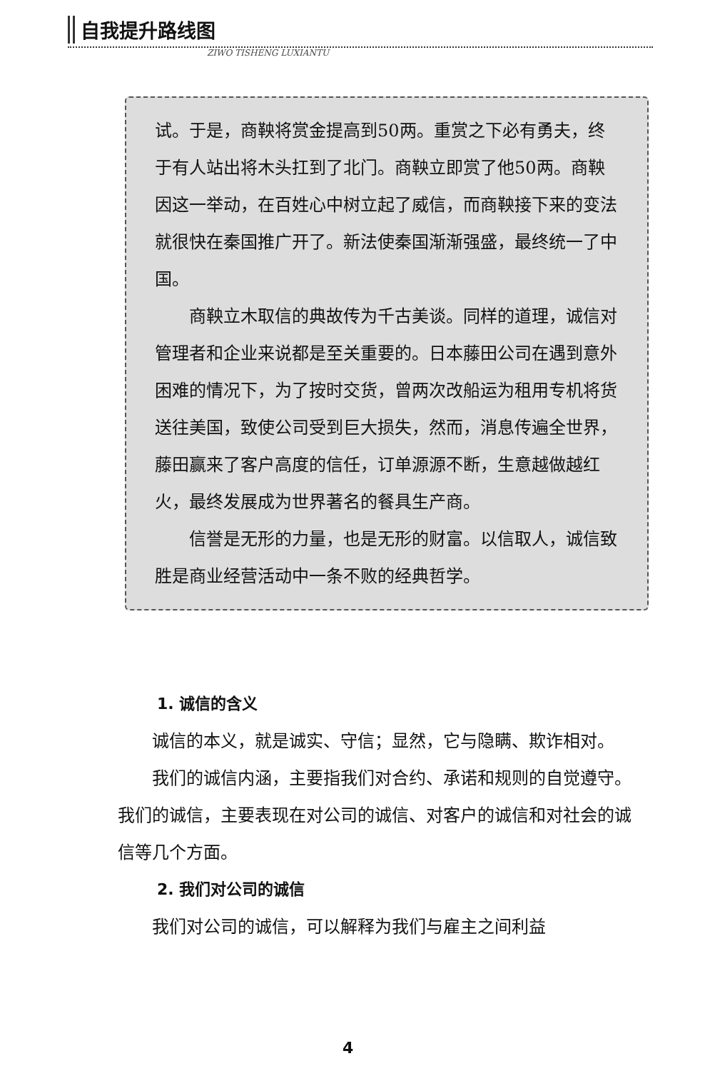自我提升路线图
ZIWO TISHENG LUXIANTU
试。于是，商鞅将赏金提高到50两。重赏之下必有勇夫，终于有人站出将木头扛到了北门。商鞅立即赏了他50两。商鞅因这一举动，在百姓心中树立起了威信，而商鞅接下来的变法就很快在秦国推广开了。新法使秦国渐渐强盛，最终统一了中国。
商鞅立木取信的典故传为千古美谈。同样的道理，诚信对管理者和企业来说都是至关重要的。日本藤田公司在遇到意外困难的情况下，为了按时交货，曾两次改船运为租用专机将货送往美国，致使公司受到巨大损失，然而，消息传遍全世界，藤田赢来了客户高度的信任，订单源源不断，生意越做越红火，最终发展成为世界著名的餐具生产商。
信誉是无形的力量，也是无形的财富。以信取人，诚信致胜是商业经营活动中一条不败的经典哲学。
1. 诚信的含义
诚信的本义，就是诚实、守信；显然，它与隐瞒、欺诈相对。
我们的诚信内涵，主要指我们对合约、承诺和规则的自觉遵守。我们的诚信，主要表现在对公司的诚信、对客户的诚信和对社会的诚信等几个方面。
2. 我们对公司的诚信
我们对公司的诚信，可以解释为我们与雇主之间利益
4